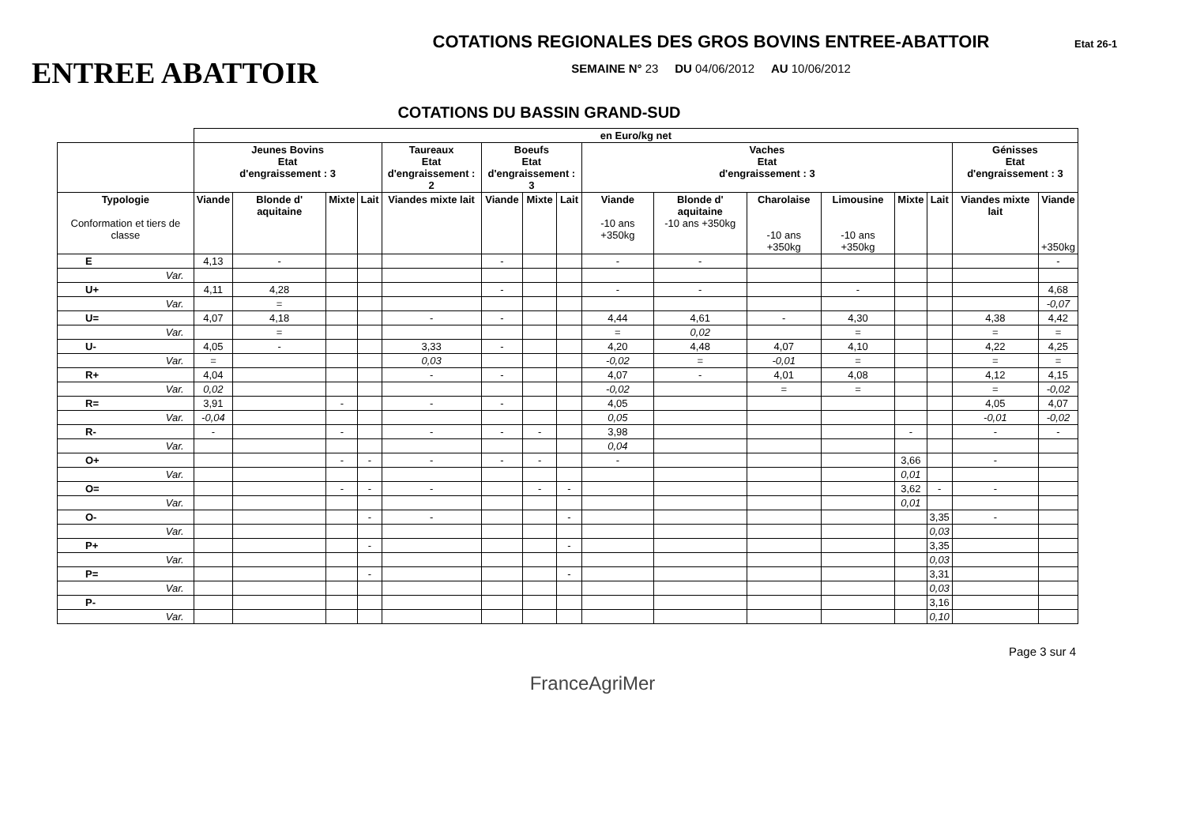ENTREE ABATTOIR
COTATIONS REGIONALES DES GROS BOVINS ENTREE-ABATTOIR
SEMAINE N° 23 DU 04/06/2012 AU 10/06/2012
Etat 26-1
COTATIONS DU BASSIN GRAND-SUD
| | en Euro/kg net | | | | | | | | | | | | | | | |
| | Jeunes Bovins Etat d'engraissement : 3 | | | | Taureaux Etat d'engraissement : 2 | Boeufs Etat d'engraissement : 3 | | | Vaches Etat d'engraissement : 3 | | | | | | Génisses Etat d'engraissement : 3 | |
| Typologie Conformation et tiers de classe | Viande | Blonde d' aquitaine | Mixte | Lait | Viandes mixte lait | Viande | Mixte | Lait | Viande -10 ans +350kg | Blonde d' aquitaine -10 ans +350kg | Charolaise -10 ans +350kg | Limousine -10 ans +350kg | Mixte | Lait | Viandes mixte lait | Viande +350kg |
| E | 4,13 | - | | | | - | | | - | - | | | | | | - |
| Var. | | | | | | | | | | | | | | | | |
| U+ | 4,11 | 4,28 | | | | - | | | - | - | | - | | | | 4,68 |
| Var. | | = | | | | | | | | | | | | | | -0,07 |
| U= | 4,07 | 4,18 | | | - | - | | | 4,44 | 4,61 | - | 4,30 | | | 4,38 | 4,42 |
| Var. | | = | | | | | | | = | 0,02 | | = | | | = | = |
| U- | 4,05 | - | | | 3,33 | - | | | 4,20 | 4,48 | 4,07 | 4,10 | | | 4,22 | 4,25 |
| Var. | = | | | | 0,03 | | | | -0,02 | = | -0,01 | = | | | = | = |
| R+ | 4,04 | | | | - | - | | | 4,07 | - | 4,01 | 4,08 | | | 4,12 | 4,15 |
| Var. | 0,02 | | | | | | | | -0,02 | | = | = | | | = | -0,02 |
| R= | 3,91 | | - | | - | - | | | 4,05 | | | | | | 4,05 | 4,07 |
| Var. | -0,04 | | | | | | | | 0,05 | | | | | | -0,01 | -0,02 |
| R- | - | | - | | - | - | - | | 3,98 | | | | - | | - | - |
| Var. | | | | | | | | | 0,04 | | | | | | | |
| O+ | | | - | - | - | - | - | | - | | | | 3,66 | | - | |
| Var. | | | | | | | | | | | | | 0,01 | | | |
| O= | | | - | - | - | | - | - | | | | | 3,62 | - | - | |
| Var. | | | | | | | | | | | | | 0,01 | | | |
| O- | | | | - | - | | | - | | | | | | 3,35 | - | |
| Var. | | | | | | | | | | | | | | 0,03 | | |
| P+ | | | | - | | | | - | | | | | | 3,35 | | |
| Var. | | | | | | | | | | | | | | 0,03 | | |
| P= | | | | - | | | | - | | | | | | 3,31 | | |
| Var. | | | | | | | | | | | | | | 0,03 | | |
| P- | | | | | | | | | | | | | | 3,16 | | |
| Var. | | | | | | | | | | | | | | 0,10 | | |
Page 3 sur 4
FranceAgriMer